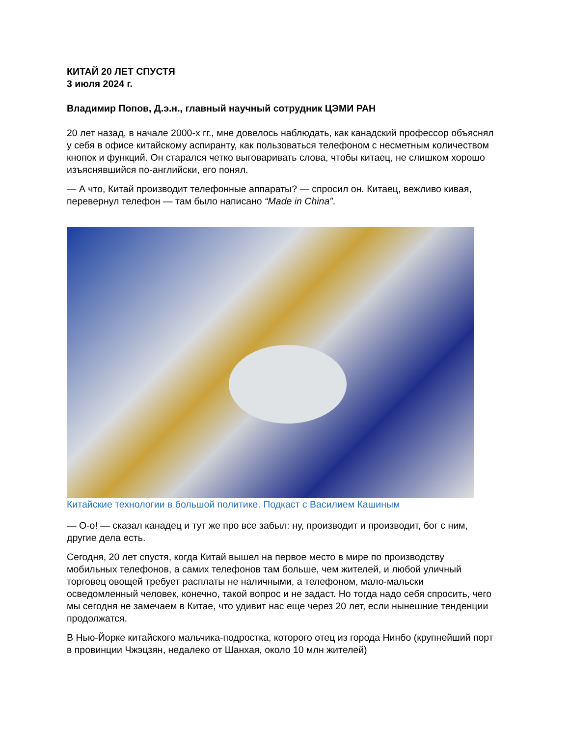КИТАЙ 20 ЛЕТ СПУСТЯ
3 июля 2024 г.
Владимир Попов, Д.э.н., главный научный сотрудник ЦЭМИ РАН
20 лет назад, в начале 2000-х гг., мне довелось наблюдать, как канадский профессор объяснял у себя в офисе китайскому аспиранту, как пользоваться телефоном с несметным количеством кнопок и функций. Он старался четко выговаривать слова, чтобы китаец, не слишком хорошо изъяснявшийся по-английски, его понял.
— А что, Китай производит телефонные аппараты? — спросил он. Китаец, вежливо кивая, перевернул телефон — там было написано “Made in China”.
Китайские технологии в большой политике. Подкаст с Василием Кашиным
— О-о! — сказал канадец и тут же про все забыл: ну, производит и производит, бог с ним, другие дела есть.
Сегодня, 20 лет спустя, когда Китай вышел на первое место в мире по производству мобильных телефонов, а самих телефонов там больше, чем жителей, и любой уличный торговец овощей требует расплаты не наличными, а телефоном, мало-мальски осведомленный человек, конечно, такой вопрос и не задаст. Но тогда надо себя спросить, чего мы сегодня не замечаем в Китае, что удивит нас еще через 20 лет, если нынешние тенденции продолжатся.
В Нью-Йорке китайского мальчика-подростка, которого отец из города Нинбо (крупнейший порт в провинции Чжэцзян, недалеко от Шанхая, около 10 млн жителей)